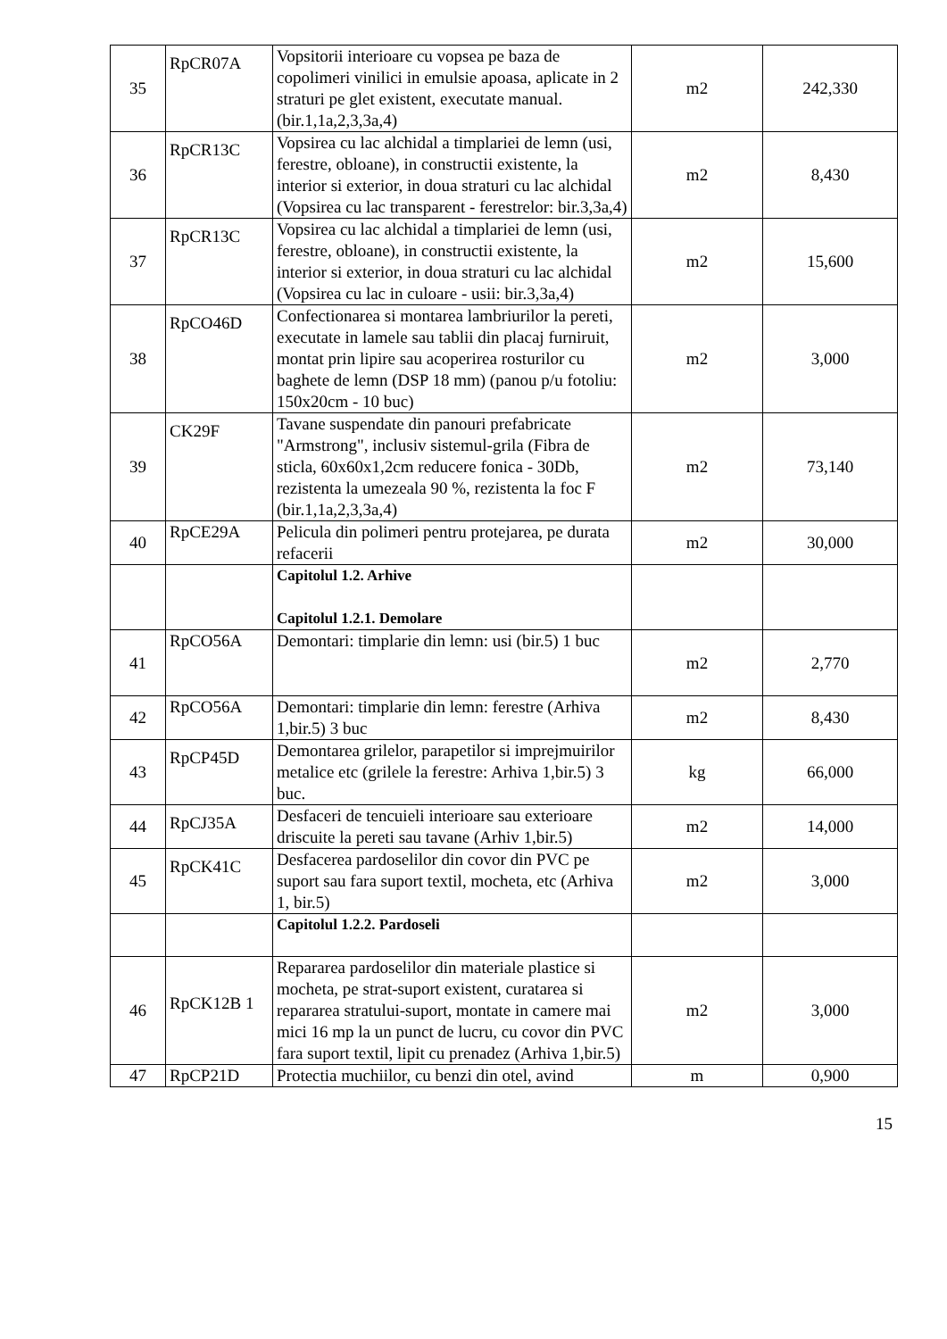| 35 | RpCR07A | Vopsitorii interioare cu vopsea pe baza de copolimeri vinilici in emulsie apoasa, aplicate in 2 straturi pe glet existent, executate manual. (bir.1,1a,2,3,3a,4) | m2 | 242,330 |
| 36 | RpCR13C | Vopsirea cu lac alchidal a timplariei de lemn (usi, ferestre, obloane), in constructii existente, la interior si exterior, in doua straturi cu lac alchidal (Vopsirea cu lac transparent - ferestrelor: bir.3,3a,4) | m2 | 8,430 |
| 37 | RpCR13C | Vopsirea cu lac alchidal a timplariei de lemn (usi, ferestre, obloane), in constructii existente, la interior si exterior, in doua straturi cu lac alchidal (Vopsirea cu lac in culoare - usii: bir.3,3a,4) | m2 | 15,600 |
| 38 | RpCO46D | Confectionarea si montarea lambriurilor la pereti, executate in lamele sau tablii din placaj furniruit, montat prin lipire sau acoperirea rosturilor cu baghete de lemn (DSP 18 mm) (panou p/u fotoliu: 150x20cm - 10 buc) | m2 | 3,000 |
| 39 | CK29F | Tavane suspendate din panouri prefabricate "Armstrong", inclusiv sistemul-grila (Fibra de sticla, 60x60x1,2cm reducere fonica - 30Db, rezistenta la umezeala 90 %, rezistenta la foc F (bir.1,1a,2,3,3a,4) | m2 | 73,140 |
| 40 | RpCE29A | Pelicula din polimeri pentru protejarea, pe durata refacerii | m2 | 30,000 |
| | | Capitolul 1.2. Arhive Capitolul 1.2.1. Demolare | | |
| 41 | RpCO56A | Demontari: timplarie din lemn: usi (bir.5) 1 buc | m2 | 2,770 |
| 42 | RpCO56A | Demontari: timplarie din lemn: ferestre (Arhiva 1,bir.5) 3 buc | m2 | 8,430 |
| 43 | RpCP45D | Demontarea grilelor, parapetilor si imprejmuirilor metalice etc (grilele la ferestre: Arhiva 1,bir.5) 3 buc. | kg | 66,000 |
| 44 | RpCJ35A | Desfaceri de tencuieli interioare sau exterioare driscuite la pereti sau tavane (Arhiv 1,bir.5) | m2 | 14,000 |
| 45 | RpCK41C | Desfacerea pardoselilor din covor din PVC pe suport sau fara suport textil, mocheta, etc (Arhiva 1, bir.5) | m2 | 3,000 |
| | | Capitolul 1.2.2. Pardoseli | | |
| 46 | RpCK12B 1 | Repararea pardoselilor din materiale plastice si mocheta, pe strat-suport existent, curatarea si repararea stratului-suport, montate in camere mai mici 16 mp la un punct de lucru, cu covor din PVC fara suport textil, lipit cu prenadez (Arhiva 1,bir.5) | m2 | 3,000 |
| 47 | RpCP21D | Protectia muchiilor, cu benzi din otel, avind | m | 0,900 |
15